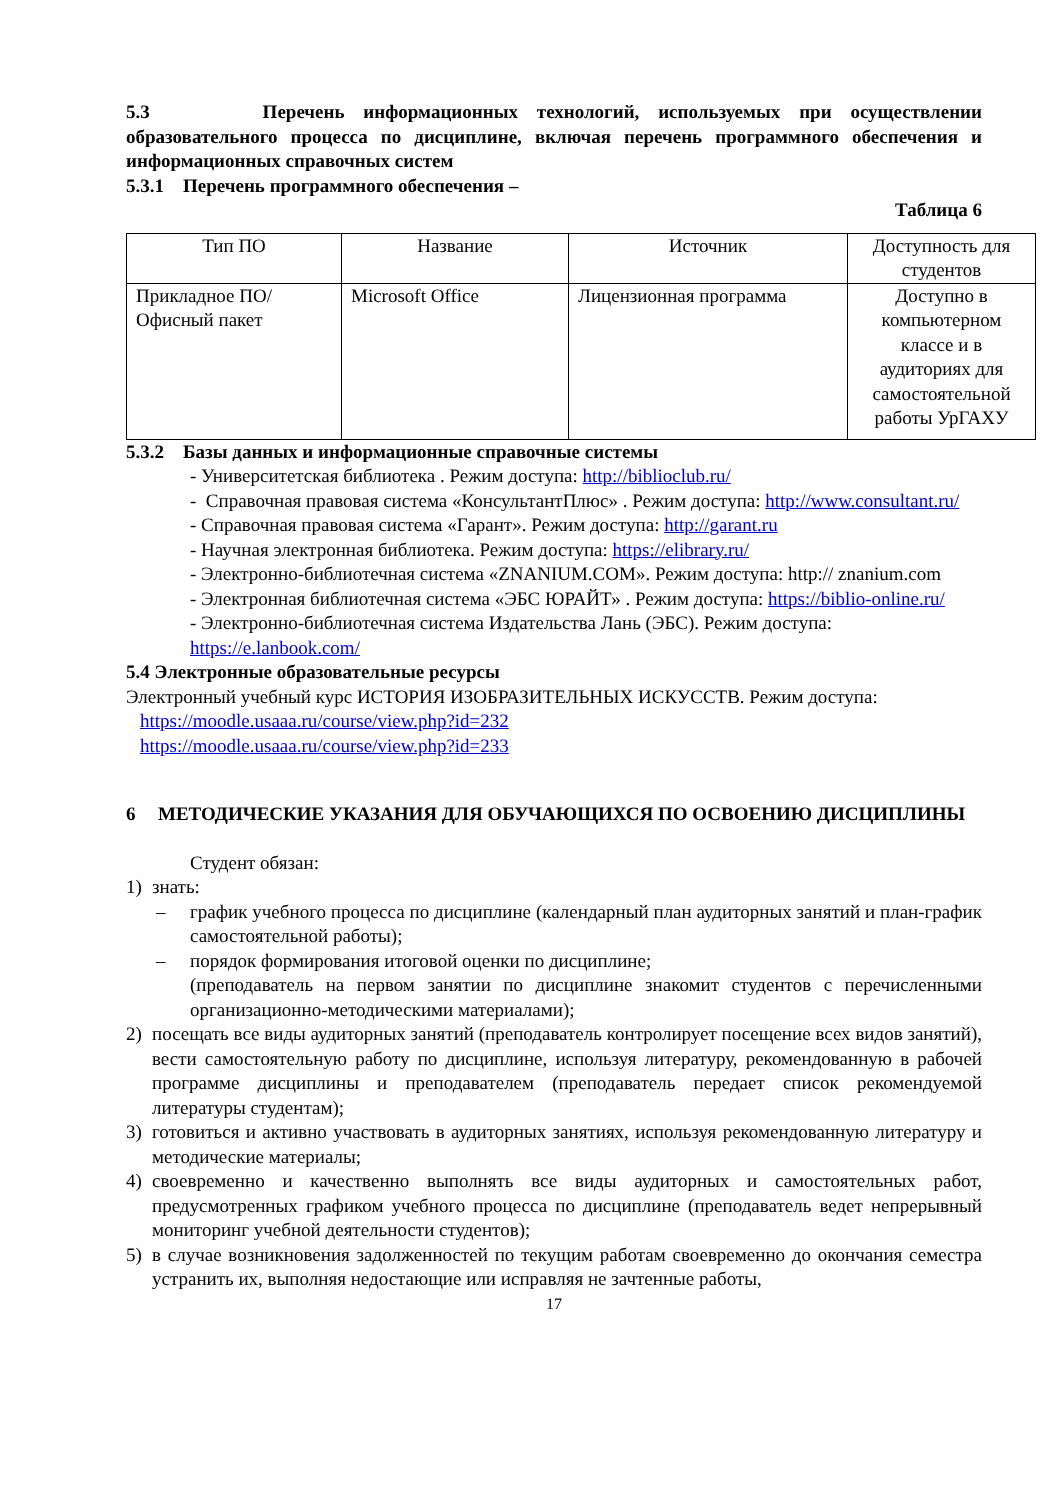5.3 Перечень информационных технологий, используемых при осуществлении образовательного процесса по дисциплине, включая перечень программного обеспечения и информационных справочных систем
5.3.1 Перечень программного обеспечения –
Таблица 6
| Тип ПО | Название | Источник | Доступность для студентов |
| Прикладное ПО/ Офисный пакет | Microsoft Office | Лицензионная программа | Доступно в компьютерном классе и в аудиториях для самостоятельной работы УрГАХУ |
5.3.2 Базы данных и информационные справочные системы
- Университетская библиотека . Режим доступа: http://biblioclub.ru/
- Справочная правовая система «КонсультантПлюс» . Режим доступа: http://www.consultant.ru/
- Справочная правовая система «Гарант». Режим доступа: http://garant.ru
- Научная электронная библиотека. Режим доступа: https://elibrary.ru/
- Электронно-библиотечная система «ZNANIUM.COM». Режим доступа: http:// znanium.com
- Электронная библиотечная система «ЭБС ЮРАЙТ» . Режим доступа: https://biblio-online.ru/
- Электронно-библиотечная система Издательства Лань (ЭБС). Режим доступа: https://e.lanbook.com/
5.4 Электронные образовательные ресурсы
Электронный учебный курс ИСТОРИЯ ИЗОБРАЗИТЕЛЬНЫХ ИСКУССТВ. Режим доступа:
https://moodle.usaaa.ru/course/view.php?id=232
https://moodle.usaaa.ru/course/view.php?id=233
6 МЕТОДИЧЕСКИЕ УКАЗАНИЯ ДЛЯ ОБУЧАЮЩИХСЯ ПО ОСВОЕНИЮ ДИСЦИПЛИНЫ
Студент обязан:
1) знать:
– график учебного процесса по дисциплине (календарный план аудиторных занятий и план-график самостоятельной работы);
– порядок формирования итоговой оценки по дисциплине;
(преподаватель на первом занятии по дисциплине знакомит студентов с перечисленными организационно-методическими материалами);
2) посещать все виды аудиторных занятий (преподаватель контролирует посещение всех видов занятий), вести самостоятельную работу по дисциплине, используя литературу, рекомендованную в рабочей программе дисциплины и преподавателем (преподаватель передает список рекомендуемой литературы студентам);
3) готовиться и активно участвовать в аудиторных занятиях, используя рекомендованную литературу и методические материалы;
4) своевременно и качественно выполнять все виды аудиторных и самостоятельных работ, предусмотренных графиком учебного процесса по дисциплине (преподаватель ведет непрерывный мониторинг учебной деятельности студентов);
5) в случае возникновения задолженностей по текущим работам своевременно до окончания семестра устранить их, выполняя недостающие или исправляя не зачтенные работы,
17